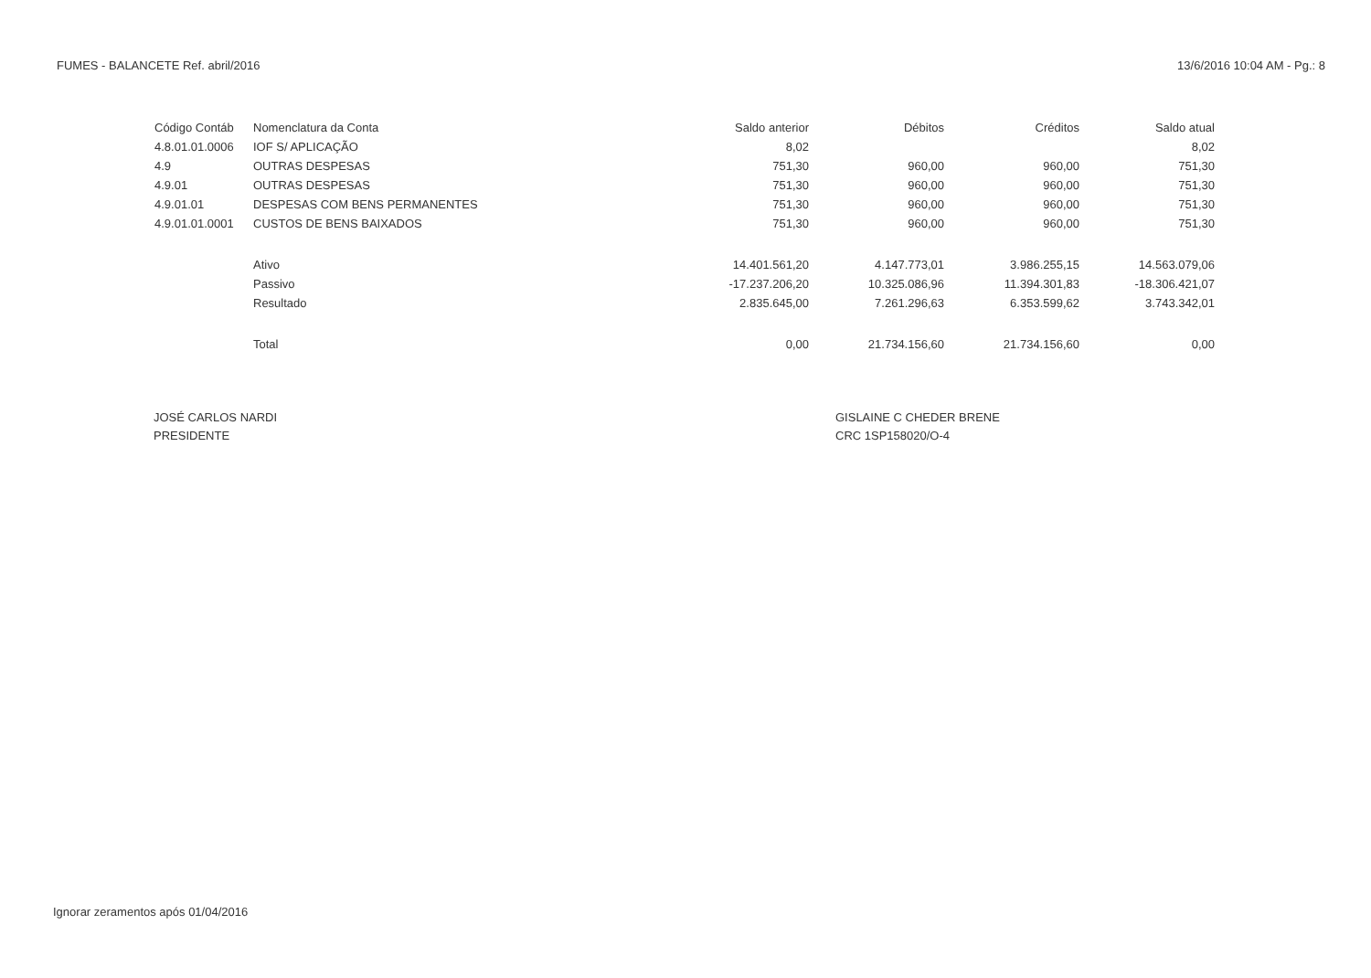FUMES - BALANCETE Ref. abril/2016 13/6/2016 10:04 AM - Pg.: 8
| Código Contáb | Nomenclatura da Conta | Saldo anterior | Débitos | Créditos | Saldo atual |
| --- | --- | --- | --- | --- | --- |
| 4.8.01.01.0006 | IOF S/ APLICAÇÃO | 8,02 | | | 8,02 |
| 4.9 | OUTRAS DESPESAS | 751,30 | 960,00 | 960,00 | 751,30 |
| 4.9.01 | OUTRAS DESPESAS | 751,30 | 960,00 | 960,00 | 751,30 |
| 4.9.01.01 | DESPESAS COM BENS PERMANENTES | 751,30 | 960,00 | 960,00 | 751,30 |
| 4.9.01.01.0001 | CUSTOS DE BENS BAIXADOS | 751,30 | 960,00 | 960,00 | 751,30 |
| | Ativo | 14.401.561,20 | 4.147.773,01 | 3.986.255,15 | 14.563.079,06 |
| | Passivo | -17.237.206,20 | 10.325.086,96 | 11.394.301,83 | -18.306.421,07 |
| | Resultado | 2.835.645,00 | 7.261.296,63 | 6.353.599,62 | 3.743.342,01 |
| | Total | 0,00 | 21.734.156,60 | 21.734.156,60 | 0,00 |
JOSÉ CARLOS NARDI
PRESIDENTE
GISLAINE C CHEDER BRENE
CRC 1SP158020/O-4
Ignorar zeramentos após 01/04/2016